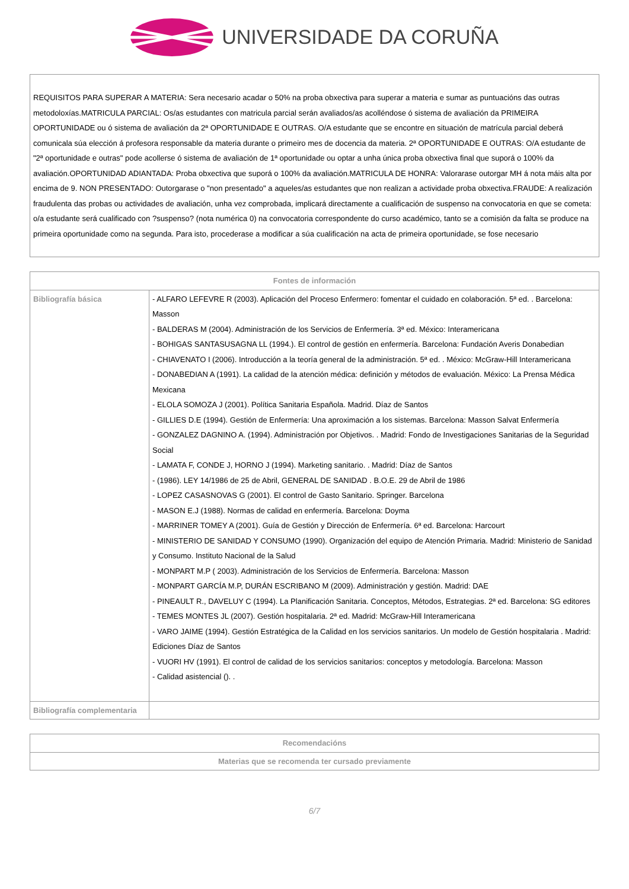UNIVERSIDADE DA CORUÑA
REQUISITOS PARA SUPERAR A MATERIA: Sera necesario acadar o 50% na proba obxectiva para superar a materia e sumar as puntuacións das outras metodoloxías.MATRICULA PARCIAL: Os/as estudantes con matricula parcial serán avaliados/as acolléndose ó sistema de avaliación da PRIMEIRA OPORTUNIDADE ou ó sistema de avaliación da 2ª OPORTUNIDADE E OUTRAS. O/A estudante que se encontre en situación de matrícula parcial deberá comunicala súa elección á profesora responsable da materia durante o primeiro mes de docencia da materia. 2ª OPORTUNIDADE E OUTRAS: O/A estudante de "2ª oportunidade e outras" pode acollerse ó sistema de avaliación de 1ª oportunidade ou optar a unha única proba obxectiva final que suporá o 100% da avaliación.OPORTUNIDAD ADIANTADA: Proba obxectiva que suporá o 100% da avaliación.MATRICULA DE HONRA: Valorarase outorgar MH á nota máis alta por encima de 9. NON PRESENTADO: Outorgarase o "non presentado" a aqueles/as estudantes que non realizan a actividade proba obxectiva.FRAUDE: A realización fraudulenta das probas ou actividades de avaliación, unha vez comprobada, implicará directamente a cualificación de suspenso na convocatoria en que se cometa: o/a estudante será cualificado con ?suspenso? (nota numérica 0) na convocatoria correspondente do curso académico, tanto se a comisión da falta se produce na primeira oportunidade como na segunda. Para isto, procederase a modificar a súa cualificación na acta de primeira oportunidade, se fose necesario
| Fontes de información | |
| --- | --- |
| Bibliografía básica | - ALFARO LEFEVRE R (2003). Aplicación del Proceso Enfermero: fomentar el cuidado en colaboración. 5ª ed. . Barcelona: Masson - BALDERAS M (2004). Administración de los Servicios de Enfermería. 3ª ed. México: Interamericana - BOHIGAS SANTASUSAGNA LL (1994.). El control de gestión en enfermería. Barcelona: Fundación Averis Donabedian - CHIAVENATO I (2006). Introducción a la teoría general de la administración. 5ª ed. . México: McGraw-Hill Interamericana - DONABEDIAN A (1991). La calidad de la atención médica: definición y métodos de evaluación. México: La Prensa Médica Mexicana - ELOLA SOMOZA J (2001). Política Sanitaria Española. Madrid. Díaz de Santos - GILLIES D.E (1994). Gestión de Enfermería: Una aproximación a los sistemas. Barcelona: Masson Salvat Enfermería - GONZALEZ DAGNINO A. (1994). Administración por Objetivos. . Madrid: Fondo de Investigaciones Sanitarias de la Seguridad Social - LAMATA F, CONDE J, HORNO J (1994). Marketing sanitario. . Madrid: Díaz de Santos - (1986). LEY 14/1986 de 25 de Abril, GENERAL DE SANIDAD . B.O.E. 29 de Abril de 1986 - LOPEZ CASASNOVAS G (2001). El control de Gasto Sanitario. Springer. Barcelona - MASON E.J (1988). Normas de calidad en enfermería. Barcelona: Doyma - MARRINER TOMEY A (2001). Guía de Gestión y Dirección de Enfermería. 6ª ed. Barcelona: Harcourt - MINISTERIO DE SANIDAD Y CONSUMO (1990). Organización del equipo de Atención Primaria. Madrid: Ministerio de Sanidad y Consumo. Instituto Nacional de la Salud - MONPART M.P ( 2003). Administración de los Servicios de Enfermería. Barcelona: Masson - MONPART GARCÍA M.P, DURÁN ESCRIBANO M (2009). Administración y gestión. Madrid: DAE - PINEAULT R., DAVELUY C (1994). La Planificación Sanitaria. Conceptos, Métodos, Estrategias. 2ª ed. Barcelona: SG editores - TEMES MONTES JL (2007). Gestión hospitalaria. 2ª ed. Madrid: McGraw-Hill Interamericana - VARO JAIME (1994). Gestión Estratégica de la Calidad en los servicios sanitarios. Un modelo de Gestión hospitalaria . Madrid: Ediciones Díaz de Santos - VUORI HV (1991). El control de calidad de los servicios sanitarios: conceptos y metodología. Barcelona: Masson - Calidad asistencial (). . |
| Bibliografía complementaria | |
| Recomendacións |
| --- |
| Materias que se recomenda ter cursado previamente |
6/7